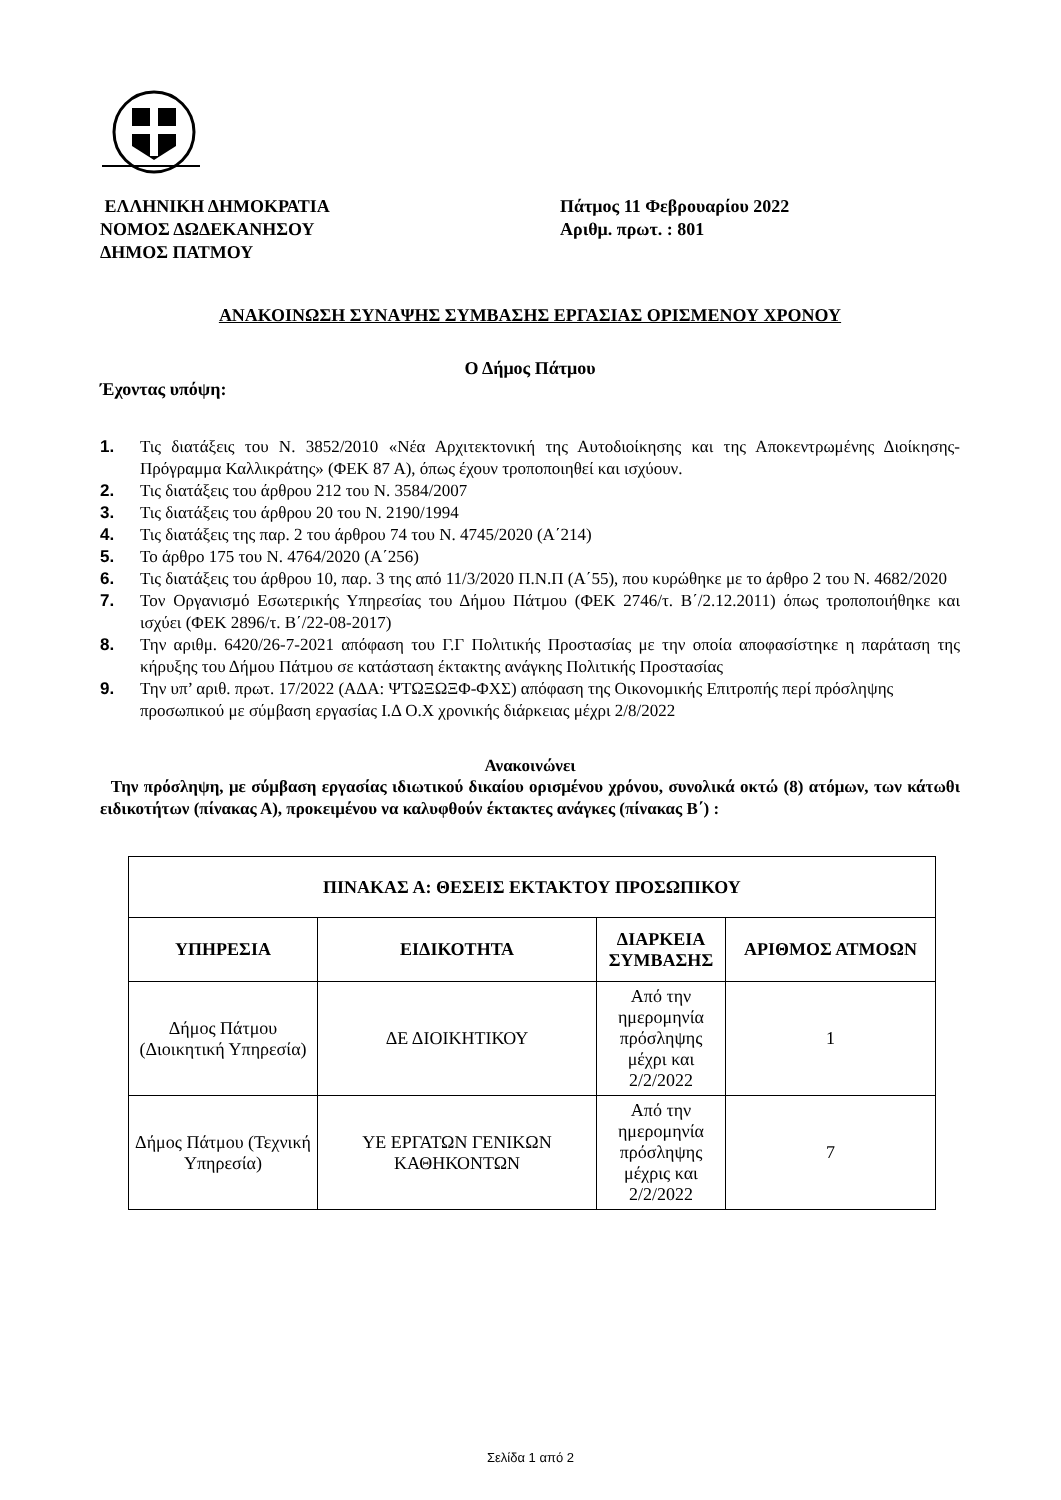ΕΛΛΗΝΙΚΗ ΔΗΜΟΚΡΑΤΙΑ
ΝΟΜΟΣ ΔΩΔΕΚΑΝΗΣΟΥ
ΔΗΜΟΣ ΠΑΤΜΟΥ
Πάτμος 11 Φεβρουαρίου 2022
Αριθμ. πρωτ. : 801
ΑΝΑΚΟΙΝΩΣΗ ΣΥΝΑΨΗΣ ΣΥΜΒΑΣΗΣ ΕΡΓΑΣΙΑΣ ΟΡΙΣΜΕΝΟΥ ΧΡΟΝΟΥ
Ο Δήμος Πάτμου
Έχοντας υπόψη:
1. Τις διατάξεις του Ν. 3852/2010 «Νέα Αρχιτεκτονική της Αυτοδιοίκησης και της Αποκεντρωμένης Διοίκησης- Πρόγραμμα Καλλικράτης» (ΦΕΚ 87 Α), όπως έχουν τροποποιηθεί και ισχύουν.
2. Τις διατάξεις του άρθρου 212 του Ν. 3584/2007
3. Τις διατάξεις του άρθρου 20 του Ν. 2190/1994
4. Τις διατάξεις της παρ. 2 του άρθρου 74 του Ν. 4745/2020 (Α΄214)
5. Το άρθρο 175 του Ν. 4764/2020 (Α΄256)
6. Τις διατάξεις του άρθρου 10, παρ. 3 της από 11/3/2020 Π.Ν.Π (Α΄55), που κυρώθηκε με το άρθρο 2 του Ν. 4682/2020
7. Τον Οργανισμό Εσωτερικής Υπηρεσίας του Δήμου Πάτμου (ΦΕΚ 2746/τ. Β΄/2.12.2011) όπως τροποποιήθηκε και ισχύει (ΦΕΚ 2896/τ. Β΄/22-08-2017)
8. Την αριθμ. 6420/26-7-2021 απόφαση του Γ.Γ Πολιτικής Προστασίας με την οποία αποφασίστηκε η παράταση της κήρυξης του Δήμου Πάτμου σε κατάσταση έκτακτης ανάγκης Πολιτικής Προστασίας
9. Την υπ’ αριθ. πρωτ. 17/2022 (ΑΔΑ: ΨΤΩΞΩΞΦ-ΦΧΣ) απόφαση της Οικονομικής Επιτροπής περί πρόσληψης προσωπικού με σύμβαση εργασίας Ι.Δ Ο.Χ χρονικής διάρκειας μέχρι 2/8/2022
Ανακοινώνει
Την πρόσληψη, με σύμβαση εργασίας ιδιωτικού δικαίου ορισμένου χρόνου, συνολικά οκτώ (8) ατόμων, των κάτωθι ειδικοτήτων (πίνακας Α), προκειμένου να καλυφθούν έκτακτες ανάγκες (πίνακας Β΄) :
| ΠΙΝΑΚΑΣ Α: ΘΕΣΕΙΣ ΕΚΤΑΚΤΟΥ ΠΡΟΣΩΠΙΚΟΥ | | | |
| --- | --- | --- | --- |
| ΥΠΗΡΕΣΙΑ | ΕΙΔΙΚΟΤΗΤΑ | ΔΙΑΡΚΕΙΑ ΣΥΜΒΑΣΗΣ | ΑΡΙΘΜΟΣ ΑΤΜΟΩΝ |
| Δήμος Πάτμου (Διοικητική Υπηρεσία) | ΔΕ ΔΙΟΙΚΗΤΙΚΟΥ | Από την ημερομηνία πρόσληψης μέχρι και 2/2/2022 | 1 |
| Δήμος Πάτμου (Τεχνική Υπηρεσία) | ΥΕ ΕΡΓΑΤΩΝ ΓΕΝΙΚΩΝ ΚΑΘΗΚΟΝΤΩΝ | Από την ημερομηνία πρόσληψης μέχρις και 2/2/2022 | 7 |
Σελίδα 1 από 2